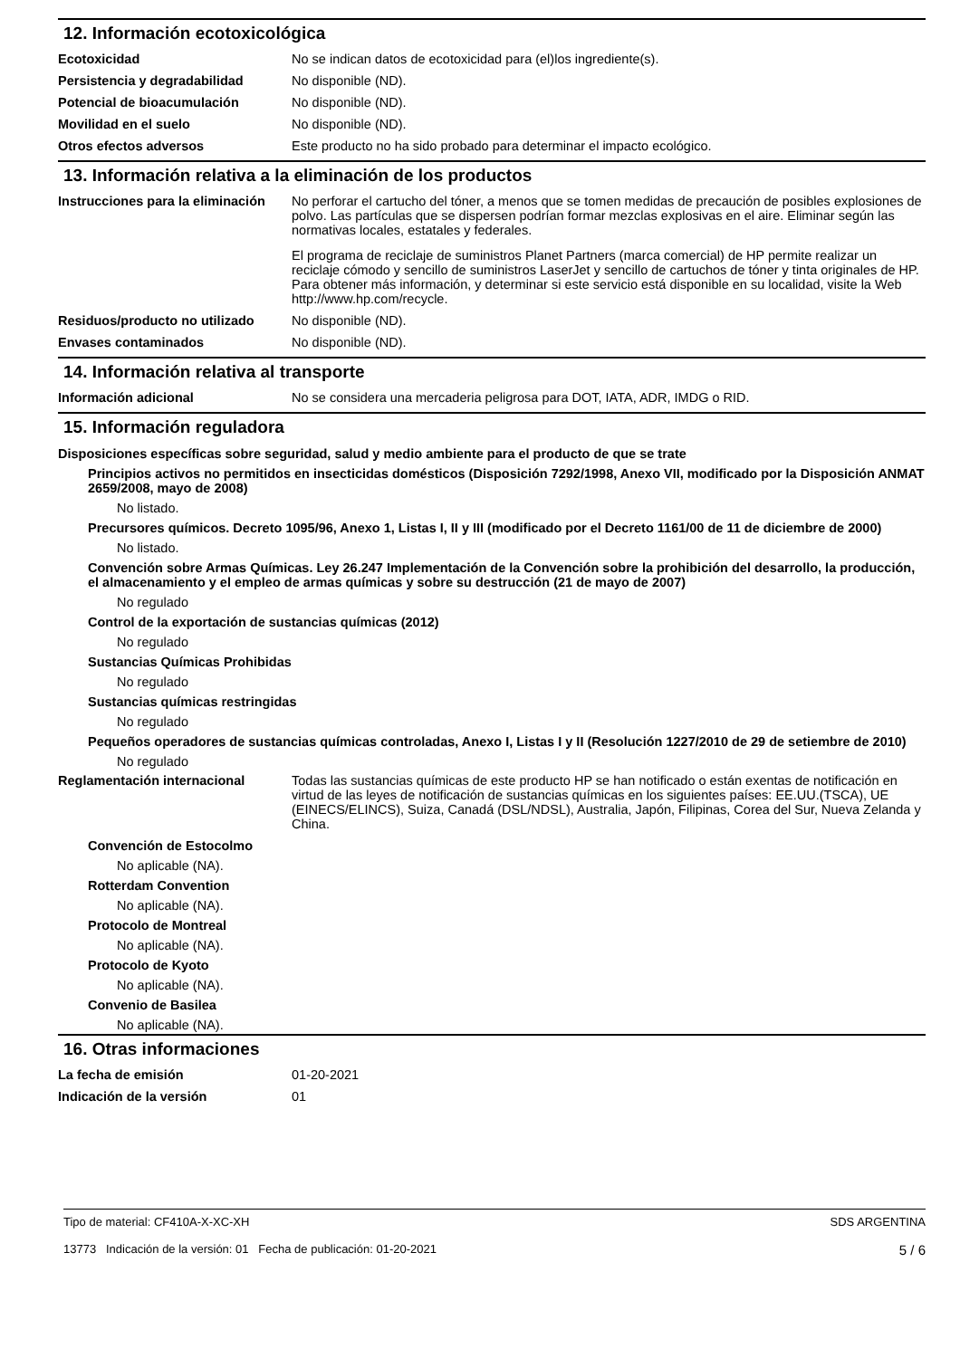12. Información ecotoxicológica
Ecotoxicidad No se indican datos de ecotoxicidad para (el)los ingrediente(s).
Persistencia y degradabilidad No disponible (ND).
Potencial de bioacumulación No disponible (ND).
Movilidad en el suelo No disponible (ND).
Otros efectos adversos Este producto no ha sido probado para determinar el impacto ecológico.
13. Información relativa a la eliminación de los productos
Instrucciones para la eliminación
No perforar el cartucho del tóner, a menos que se tomen medidas de precaución de posibles explosiones de polvo. Las partículas que se dispersen podrían formar mezclas explosivas en el aire. Eliminar según las normativas locales, estatales y federales.
El programa de reciclaje de suministros Planet Partners (marca comercial) de HP permite realizar un reciclaje cómodo y sencillo de suministros LaserJet y sencillo de cartuchos de tóner y tinta originales de HP. Para obtener más información, y determinar si este servicio está disponible en su localidad, visite la Web http://www.hp.com/recycle.
Residuos/producto no utilizado
No disponible (ND).
Envases contaminados No disponible (ND).
14. Información relativa al transporte
Información adicional No se considera una mercaderia peligrosa para DOT, IATA, ADR, IMDG o RID.
15. Información reguladora
Disposiciones específicas sobre seguridad, salud y medio ambiente para el producto de que se trate
Principios activos no permitidos en insecticidas domésticos (Disposición 7292/1998, Anexo VII, modificado por la Disposición ANMAT 2659/2008, mayo de 2008)
No listado.
Precursores químicos. Decreto 1095/96, Anexo 1, Listas I, II y III (modificado por el Decreto 1161/00 de 11 de diciembre de 2000)
No listado.
Convención sobre Armas Químicas. Ley 26.247 Implementación de la Convención sobre la prohibición del desarrollo, la producción, el almacenamiento y el empleo de armas químicas y sobre su destrucción (21 de mayo de 2007)
No regulado
Control de la exportación de sustancias químicas (2012)
No regulado
Sustancias Químicas Prohibidas
No regulado
Sustancias químicas restringidas
No regulado
Pequeños operadores de sustancias químicas controladas, Anexo I, Listas I y II (Resolución 1227/2010 de 29 de setiembre de 2010)
No regulado
Reglamentación internacional Todas las sustancias químicas de este producto HP se han notificado o están exentas de notificación en virtud de las leyes de notificación de sustancias químicas en los siguientes países: EE.UU.(TSCA), UE (EINECS/ELINCS), Suiza, Canadá (DSL/NDSL), Australia, Japón, Filipinas, Corea del Sur, Nueva Zelanda y China.
Convención de Estocolmo
No aplicable (NA).
Rotterdam Convention
No aplicable (NA).
Protocolo de Montreal
No aplicable (NA).
Protocolo de Kyoto
No aplicable (NA).
Convenio de Basilea
No aplicable (NA).
16. Otras informaciones
La fecha de emisión 01-20-2021
Indicación de la versión 01
Tipo de material: CF410A-X-XC-XH
13773 Indicación de la versión: 01 Fecha de publicación: 01-20-2021
SDS ARGENTINA
5 / 6